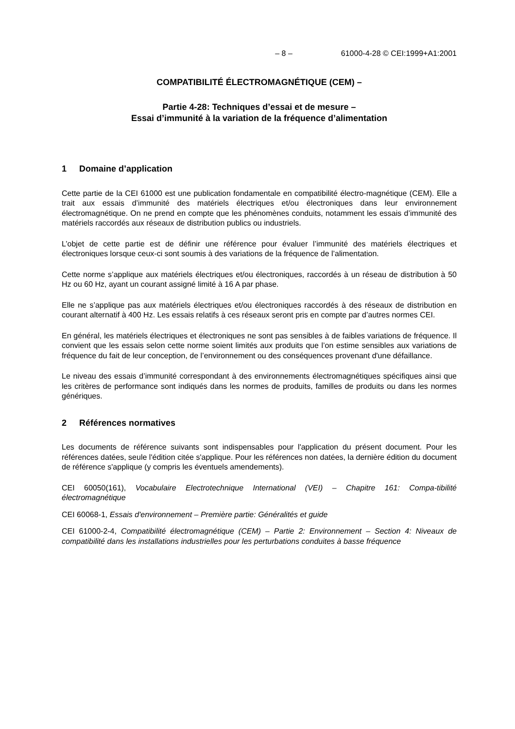– 8 – 61000-4-28 © CEI:1999+A1:2001
COMPATIBILITÉ ÉLECTROMAGNÉTIQUE (CEM) –
Partie 4-28: Techniques d’essai et de mesure –
Essai d’immunité à la variation de la fréquence d’alimentation
1 Domaine d’application
Cette partie de la CEI 61000 est une publication fondamentale en compatibilité électro-magnétique (CEM). Elle a trait aux essais d’immunité des matériels électriques et/ou électroniques dans leur environnement électromagnétique. On ne prend en compte que les phénomènes conduits, notamment les essais d’immunité des matériels raccordés aux réseaux de distribution publics ou industriels.
L’objet de cette partie est de définir une référence pour évaluer l’immunité des matériels électriques et électroniques lorsque ceux-ci sont soumis à des variations de la fréquence de l’alimentation.
Cette norme s’applique aux matériels électriques et/ou électroniques, raccordés à un réseau de distribution à 50 Hz ou 60 Hz, ayant un courant assigné limité à 16 A par phase.
Elle ne s’applique pas aux matériels électriques et/ou électroniques raccordés à des réseaux de distribution en courant alternatif à 400 Hz. Les essais relatifs à ces réseaux seront pris en compte par d’autres normes CEI.
En général, les matériels électriques et électroniques ne sont pas sensibles à de faibles variations de fréquence. Il convient que les essais selon cette norme soient limités aux produits que l’on estime sensibles aux variations de fréquence du fait de leur conception, de l’environnement ou des conséquences provenant d'une défaillance.
Le niveau des essais d’immunité correspondant à des environnements électromagnétiques spécifiques ainsi que les critères de performance sont indiqués dans les normes de produits, familles de produits ou dans les normes génériques.
2 Références normatives
Les documents de référence suivants sont indispensables pour l'application du présent document. Pour les références datées, seule l'édition citée s'applique. Pour les références non datées, la dernière édition du document de référence s'applique (y compris les éventuels amendements).
CEI 60050(161), Vocabulaire Electrotechnique International (VEI) – Chapitre 161: Compa-tibilité électromagnétique
CEI 60068-1, Essais d'environnement – Première partie: Généralités et guide
CEI 61000-2-4, Compatibilité électromagnétique (CEM) – Partie 2: Environnement – Section 4: Niveaux de compatibilité dans les installations industrielles pour les perturbations conduites à basse fréquence